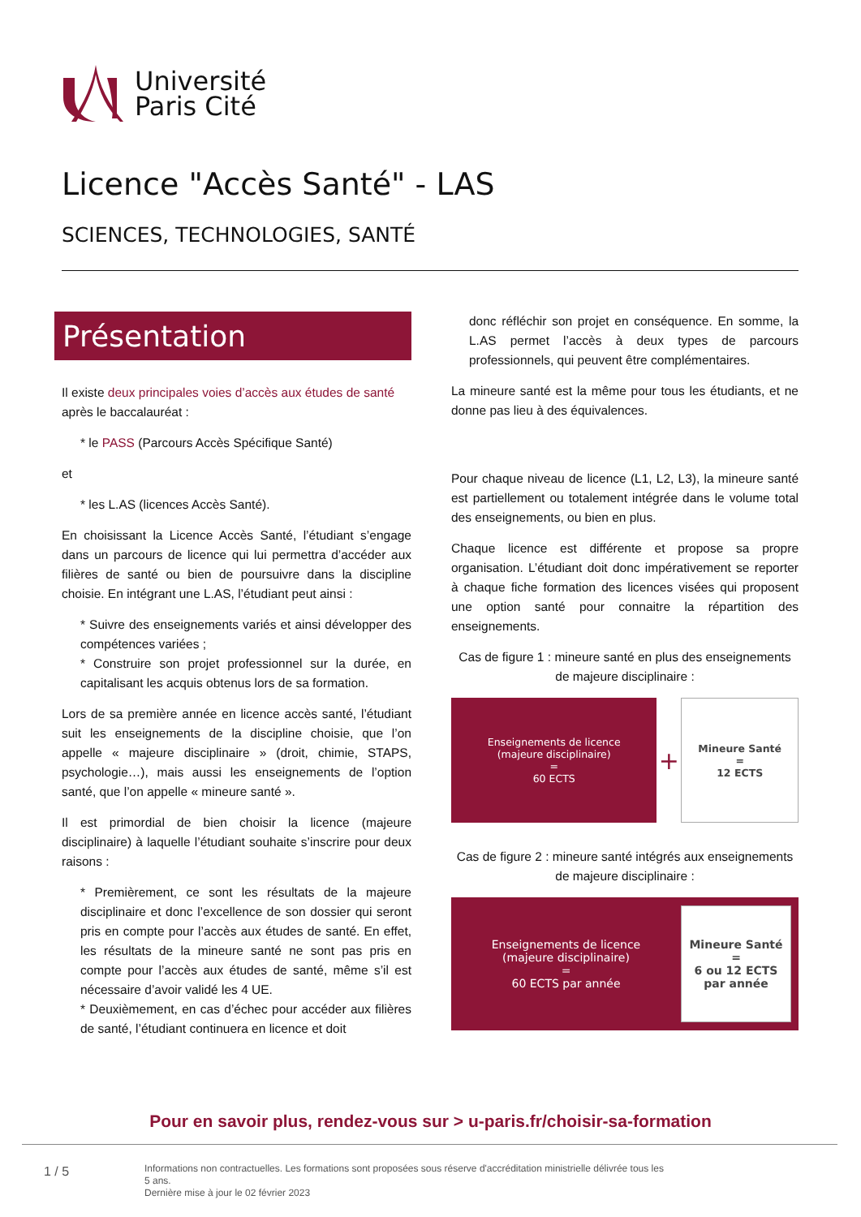Université
Paris Cité
Licence "Accès Santé" - LAS
SCIENCES, TECHNOLOGIES, SANTÉ
Présentation
Il existe deux principales voies d’accès aux études de santé après le baccalauréat :
* le PASS (Parcours Accès Spécifique Santé)
et
* les L.AS (licences Accès Santé).
En choisissant la Licence Accès Santé, l’étudiant s’engage dans un parcours de licence qui lui permettra d’accéder aux filières de santé ou bien de poursuivre dans la discipline choisie. En intégrant une L.AS, l’étudiant peut ainsi :
* Suivre des enseignements variés et ainsi développer des compétences variées ;
* Construire son projet professionnel sur la durée, en capitalisant les acquis obtenus lors de sa formation.
Lors de sa première année en licence accès santé, l’étudiant suit les enseignements de la discipline choisie, que l’on appelle « majeure disciplinaire » (droit, chimie, STAPS, psychologie…), mais aussi les enseignements de l’option santé, que l’on appelle « mineure santé ».
Il est primordial de bien choisir la licence (majeure disciplinaire) à laquelle l’étudiant souhaite s’inscrire pour deux raisons :
* Premièrement, ce sont les résultats de la majeure disciplinaire et donc l’excellence de son dossier qui seront pris en compte pour l’accès aux études de santé. En effet, les résultats de la mineure santé ne sont pas pris en compte pour l’accès aux études de santé, même s’il est nécessaire d’avoir validé les 4 UE.
* Deuxièmement, en cas d’échec pour accéder aux filières de santé, l’étudiant continuera en licence et doit
donc réfléchir son projet en conséquence. En somme, la L.AS permet l’accès à deux types de parcours professionnels, qui peuvent être complémentaires.
La mineure santé est la même pour tous les étudiants, et ne donne pas lieu à des équivalences.
Pour chaque niveau de licence (L1, L2, L3), la mineure santé est partiellement ou totalement intégrée dans le volume total des enseignements, ou bien en plus.
Chaque licence est différente et propose sa propre organisation. L’étudiant doit donc impérativement se reporter à chaque fiche formation des licences visées qui proposent une option santé pour connaitre la répartition des enseignements.
Cas de figure 1 : mineure santé en plus des enseignements de majeure disciplinaire :
Enseignements de licence
(majeure disciplinaire)
=
60 ECTS
+
Mineure Santé
=
12 ECTS
Cas de figure 2 : mineure santé intégrés aux enseignements de majeure disciplinaire :
Enseignements de licence
(majeure disciplinaire)
=
60 ECTS par année
Mineure Santé
=
6 ou 12 ECTS par année
Pour en savoir plus, rendez-vous sur > u-paris.fr/choisir-sa-formation
1 / 5
Informations non contractuelles. Les formations sont proposées sous réserve d'accréditation ministrielle délivrée tous les 5 ans.
Dernière mise à jour le 02 février 2023